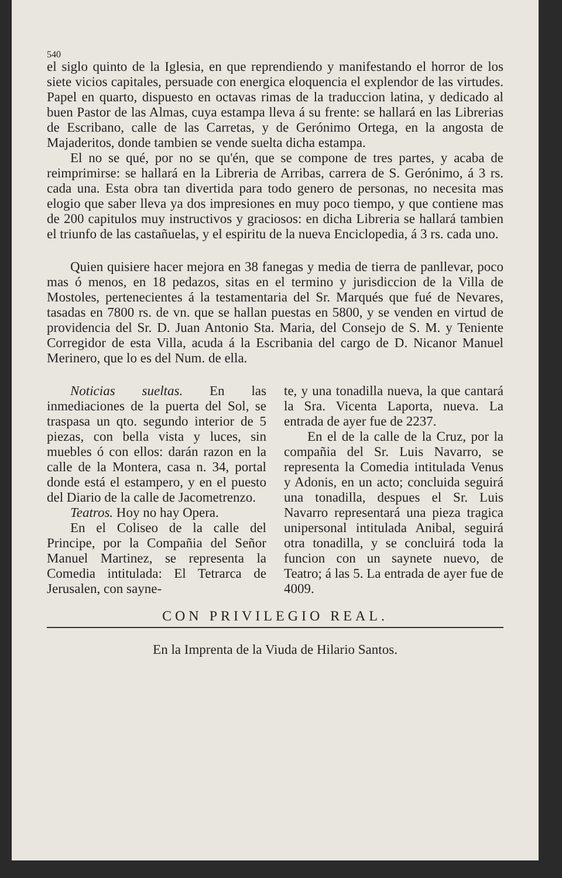540
el siglo quinto de la Iglesia, en que reprendiendo y manifestando el horror de los siete vicios capitales, persuade con energica eloquencia el explendor de las virtudes. Papel en quarto, dispuesto en octavas rimas de la traduccion latina, y dedicado al buen Pastor de las Almas, cuya estampa lleva á su frente: se hallará en las Librerias de Escribano, calle de las Carretas, y de Gerónimo Ortega, en la angosta de Majaderitos, donde tambien se vende suelta dicha estampa.
El no se qué, por no se qu'én, que se compone de tres partes, y acaba de reimprimirse: se hallará en la Libreria de Arribas, carrera de S. Gerónimo, á 3 rs. cada una. Esta obra tan divertida para todo genero de personas, no necesita mas elogio que saber lleva ya dos impresiones en muy poco tiempo, y que contiene mas de 200 capitulos muy instructivos y graciosos: en dicha Libreria se hallará tambien el triunfo de las castañuelas, y el espiritu de la nueva Enciclopedia, á 3 rs. cada uno.
Quien quisiere hacer mejora en 38 fanegas y media de tierra de panllevar, poco mas ó menos, en 18 pedazos, sitas en el termino y jurisdiccion de la Villa de Mostoles, pertenecientes á la testamentaria del Sr. Marqués que fué de Nevares, tasadas en 7800 rs. de vn. que se hallan puestas en 5800, y se venden en virtud de providencia del Sr. D. Juan Antonio Sta. Maria, del Consejo de S. M. y Teniente Corregidor de esta Villa, acuda á la Escribania del cargo de D. Nicanor Manuel Merinero, que lo es del Num. de ella.
Noticias sueltas. En las inmediaciones de la puerta del Sol, se traspasa un qto. segundo interior de 5 piezas, con bella vista y luces, sin muebles ó con ellos: darán razon en la calle de la Montera, casa n. 34, portal donde está el estampero, y en el puesto del Diario de la calle de Jacometrenzo.
Teatros. Hoy no hay Opera.
En el Coliseo de la calle del Principe, por la Compañia del Señor Manuel Martinez, se representa la Comedia intitulada: El Tetrarca de Jerusalen, con sayne-
te, y una tonadilla nueva, la que cantará la Sra. Vicenta Laporta, nueva. La entrada de ayer fue de 2237.
En el de la calle de la Cruz, por la compañia del Sr. Luis Navarro, se representa la Comedia intitulada Venus y Adonis, en un acto; concluida seguirá una tonadilla, despues el Sr. Luis Navarro representará una pieza tragica unipersonal intitulada Anibal, seguirá otra tonadilla, y se concluirá toda la funcion con un saynete nuevo, de Teatro; á las 5. La entrada de ayer fue de 4009.
CON PRIVILEGIO REAL.
En la Imprenta de la Viuda de Hilario Santos.